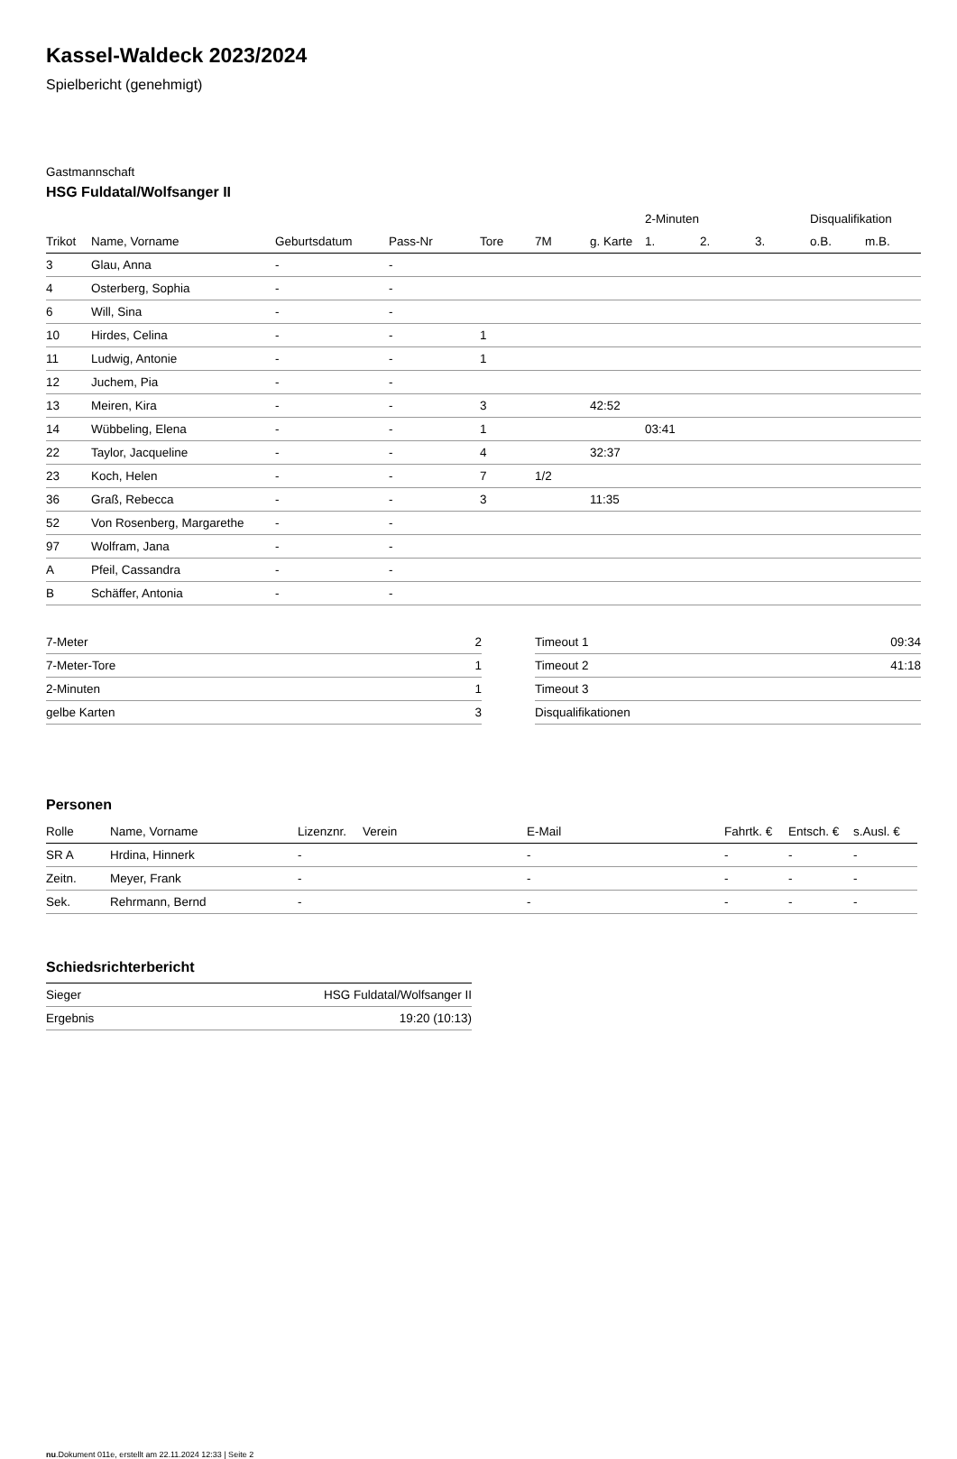Kassel-Waldeck 2023/2024
Spielbericht (genehmigt)
Gastmannschaft
HSG Fuldatal/Wolfsanger II
| | | | | | | | 2-Minuten | | | Disqualifikation | |
| --- | --- | --- | --- | --- | --- | --- | --- | --- | --- | --- | --- |
| Trikot | Name, Vorname | Geburtsdatum | Pass-Nr | Tore | 7M | g. Karte | 1. | 2. | 3. | o.B. | m.B. |
| 3 | Glau, Anna | - | - | | | | | | | | |
| 4 | Osterberg, Sophia | - | - | | | | | | | | |
| 6 | Will, Sina | - | - | | | | | | | | |
| 10 | Hirdes, Celina | - | - | 1 | | | | | | | |
| 11 | Ludwig, Antonie | - | - | 1 | | | | | | | |
| 12 | Juchem, Pia | - | - | | | | | | | | |
| 13 | Meiren, Kira | - | - | 3 | | 42:52 | | | | | |
| 14 | Wübbeling, Elena | - | - | 1 | | | 03:41 | | | | |
| 22 | Taylor, Jacqueline | - | - | 4 | | 32:37 | | | | | |
| 23 | Koch, Helen | - | - | 7 | 1/2 | | | | | | |
| 36 | Graß, Rebecca | - | - | 3 | | 11:35 | | | | | |
| 52 | Von Rosenberg, Margarethe | - | - | | | | | | | | |
| 97 | Wolfram, Jana | - | - | | | | | | | | |
| A | Pfeil, Cassandra | - | - | | | | | | | | |
| B | Schäffer, Antonia | - | - | | | | | | | | |
| 7-Meter | 2 |
| 7-Meter-Tore | 1 |
| 2-Minuten | 1 |
| gelbe Karten | 3 |
| Timeout 1 | 09:34 |
| Timeout 2 | 41:18 |
| Timeout 3 | |
| Disqualifikationen | |
Personen
| Rolle | Name, Vorname | Lizenznr. | Verein | E-Mail | Fahrtk. € | Entsch. € | s.Ausl. € |
| --- | --- | --- | --- | --- | --- | --- | --- |
| SR A | Hrdina, Hinnerk | - | | - | - | - | - |
| Zeitn. | Meyer, Frank | - | | - | - | - | - |
| Sek. | Rehrmann, Bernd | - | | - | - | - | - |
Schiedsrichterbericht
| Sieger | HSG Fuldatal/Wolfsanger II |
| Ergebnis | 19:20 (10:13) |
nu.Dokument 011e, erstellt am 22.11.2024 12:33 | Seite 2